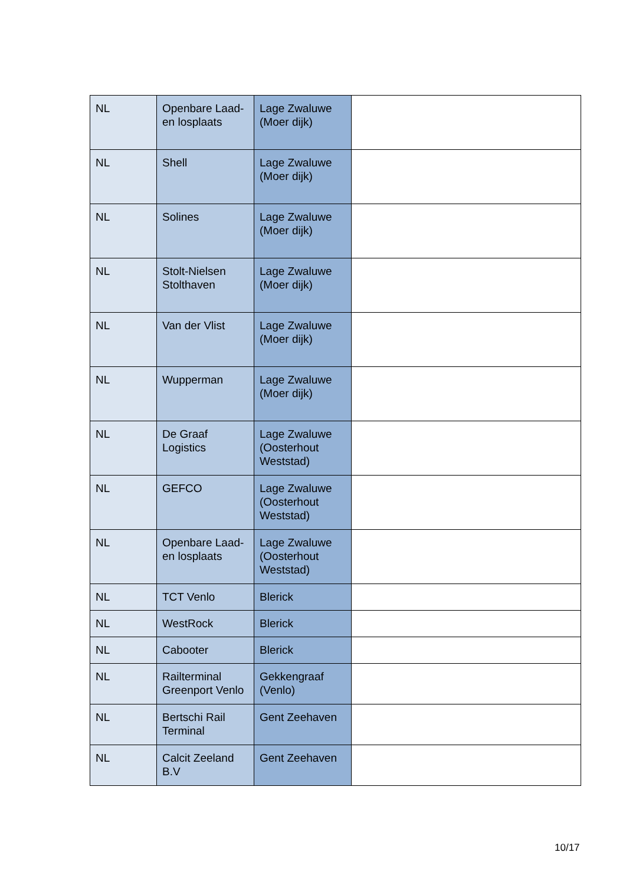| NL | Openbare Laad- en losplaats | Lage Zwaluwe (Moer dijk) | |
| NL | Shell | Lage Zwaluwe (Moer dijk) | |
| NL | Solines | Lage Zwaluwe (Moer dijk) | |
| NL | Stolt-Nielsen Stolthaven | Lage Zwaluwe (Moer dijk) | |
| NL | Van der Vlist | Lage Zwaluwe (Moer dijk) | |
| NL | Wupperman | Lage Zwaluwe (Moer dijk) | |
| NL | De Graaf Logistics | Lage Zwaluwe (Oosterhout Weststad) | |
| NL | GEFCO | Lage Zwaluwe (Oosterhout Weststad) | |
| NL | Openbare Laad- en losplaats | Lage Zwaluwe (Oosterhout Weststad) | |
| NL | TCT Venlo | Blerick | |
| NL | WestRock | Blerick | |
| NL | Cabooter | Blerick | |
| NL | Railterminal Greenport Venlo | Gekkengraaf (Venlo) | |
| NL | Bertschi Rail Terminal | Gent Zeehaven | |
| NL | Calcit Zeeland B.V | Gent Zeehaven | |
10/17